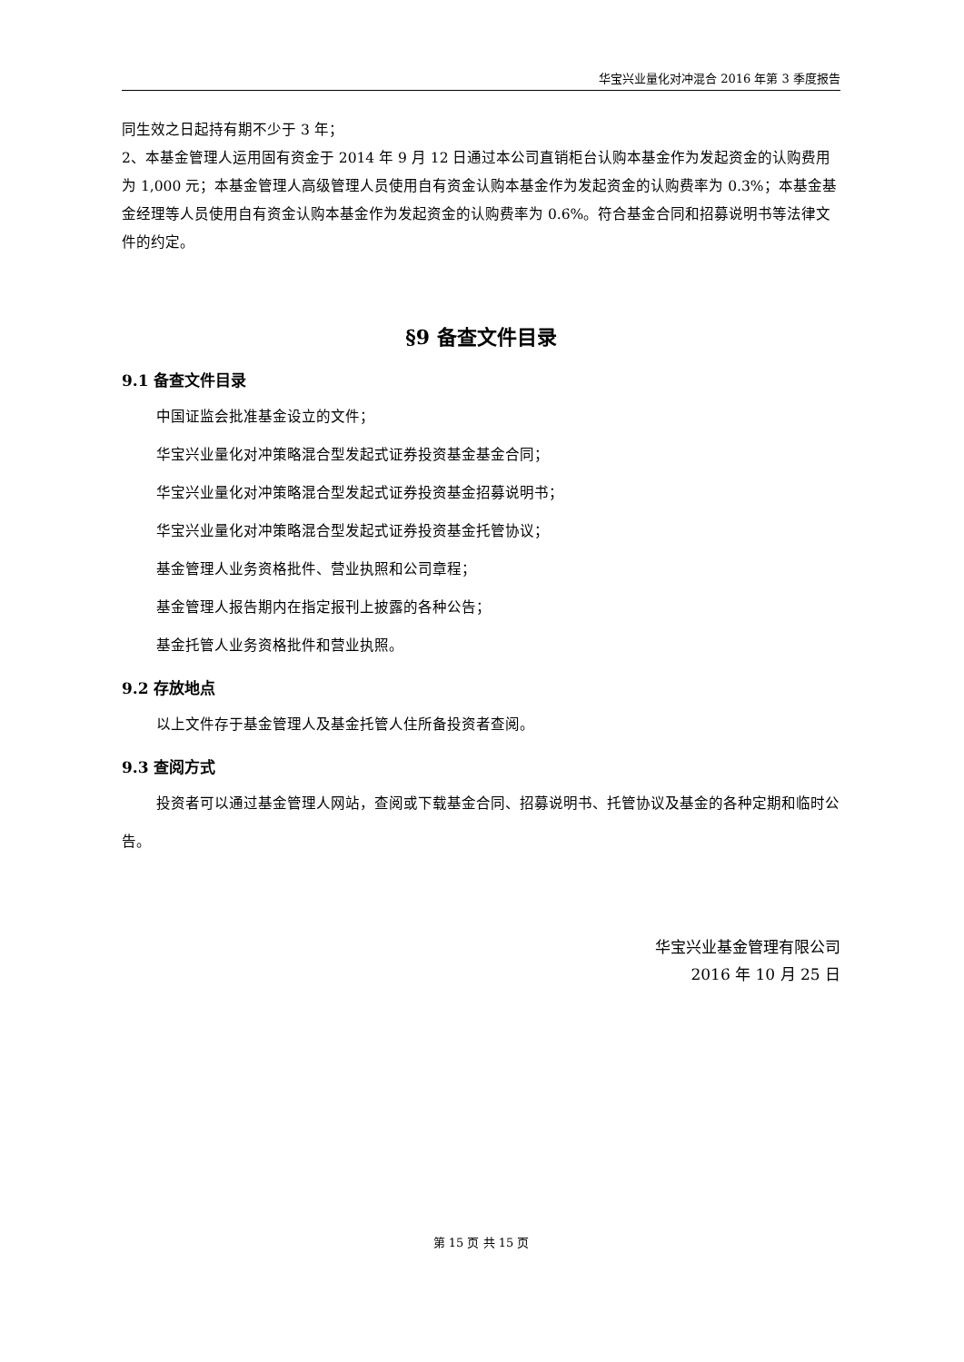华宝兴业量化对冲混合 2016 年第 3 季度报告
同生效之日起持有期不少于 3 年；
2、本基金管理人运用固有资金于 2014 年 9 月 12 日通过本公司直销柜台认购本基金作为发起资金的认购费用为 1,000 元；本基金管理人高级管理人员使用自有资金认购本基金作为发起资金的认购费率为 0.3%；本基金基金经理等人员使用自有资金认购本基金作为发起资金的认购费率为 0.6%。符合基金合同和招募说明书等法律文件的约定。
§9 备查文件目录
9.1 备查文件目录
中国证监会批准基金设立的文件；
华宝兴业量化对冲策略混合型发起式证券投资基金基金合同；
华宝兴业量化对冲策略混合型发起式证券投资基金招募说明书；
华宝兴业量化对冲策略混合型发起式证券投资基金托管协议；
基金管理人业务资格批件、营业执照和公司章程；
基金管理人报告期内在指定报刊上披露的各种公告；
基金托管人业务资格批件和营业执照。
9.2 存放地点
以上文件存于基金管理人及基金托管人住所备投资者查阅。
9.3 查阅方式
投资者可以通过基金管理人网站，查阅或下载基金合同、招募说明书、托管协议及基金的各种定期和临时公告。
华宝兴业基金管理有限公司
2016 年 10 月 25 日
第 15 页 共 15 页